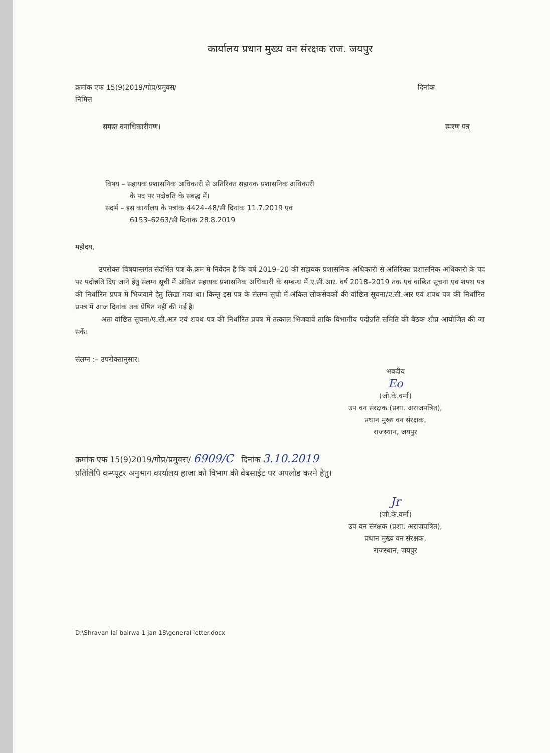कार्यालय प्रधान मुख्य वन संरक्षक राज. जयपुर
क्रमांक एफ 15(9)2019/गोप्र/प्रमुवस/
निमित्त
दिनांक
समस्त वनाधिकारीगण। स्मरण पत्र
विषय – सहायक प्रशासनिक अधिकारी से अतिरिक्त सहायक प्रशासनिक अधिकारी
के पद पर पदोन्नति के संबद्ध में।
संदर्भ – इस कार्यालय के पत्रांक 4424–48/सी दिनांक 11.7.2019 एवं
6153–6263/सी दिनांक 28.8.2019
महोदय,
उपरोक्त विषयान्तर्गत संदर्भित पत्र के क्रम में निवेदन है कि वर्ष 2019–20 की सहायक प्रशासनिक अधिकारी से अतिरिक्त प्रशासनिक अधिकारी के पद पर पदोन्नति दिए जाने हेतु संलग्न सूची में अंकित सहायक प्रशासनिक अधिकारी के सम्बन्ध में ए.सी.आर. वर्ष 2018–2019 तक एवं वांछित सूचना एवं शपथ पत्र की निर्धारित प्रपत्र में भिजवाने हेतु लिखा गया था। किन्तु इस पत्र के संलग्न सूची में अंकित लोकसेवकों की वांछित सूचना/ए.सी.आर एवं शपथ पत्र की निर्धारित प्रपत्र में आज दिनांक तक प्रेषित नहीं की गई है।
अतः वांछित सूचना/ए.सी.आर एवं शपथ पत्र की निर्धारित प्रपत्र में तत्काल भिजवावें ताकि विभागीय पदोन्नति समिति की बैठक शीघ्र आयोजित की जा सकें।
संलग्न :– उपरोक्तानुसार।
भवदीय
Eo
(जी.के.वर्मा)
उप वन संरक्षक (प्रशा. अराजपत्रित),
प्रधान मुख्य वन संरक्षक,
राजस्थान, जयपुर
क्रमांक एफ 15(9)2019/गोप्र/प्रमुवस/ 6909/C दिनांक 3.10.2019
प्रतिलिपि कम्प्यूटर अनुभाग कार्यालय हाजा को विभाग की वेबसाईट पर अपलोड करने हेतु।
Jr
(जी.के.वर्मा)
उप वन संरक्षक (प्रशा. अराजपत्रित),
प्रधान मुख्य वन संरक्षक,
राजस्थान, जयपुर
D:\Shravan lal bairwa 1 jan 18\general letter.docx